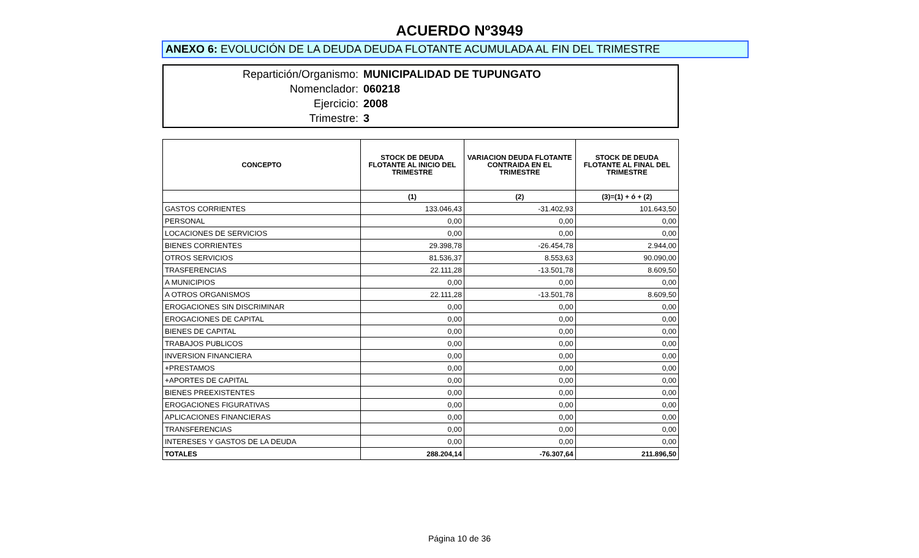ACUERDO Nº3949
ANEXO 6: EVOLUCIÓN DE LA DEUDA DEUDA FLOTANTE ACUMULADA AL FIN DEL TRIMESTRE
Repartición/Organismo: MUNICIPALIDAD DE TUPUNGATO
Nomenclador: 060218
Ejercicio: 2008
Trimestre: 3
| CONCEPTO | STOCK DE DEUDA FLOTANTE AL INICIO DEL TRIMESTRE | VARIACION DEUDA FLOTANTE CONTRAIDA EN EL TRIMESTRE | STOCK DE DEUDA FLOTANTE AL FINAL DEL TRIMESTRE |
| --- | --- | --- | --- |
| | (1) | (2) | (3)=(1) + ó + (2) |
| GASTOS CORRIENTES | 133.046,43 | -31.402,93 | 101.643,50 |
| PERSONAL | 0,00 | 0,00 | 0,00 |
| LOCACIONES DE SERVICIOS | 0,00 | 0,00 | 0,00 |
| BIENES CORRIENTES | 29.398,78 | -26.454,78 | 2.944,00 |
| OTROS SERVICIOS | 81.536,37 | 8.553,63 | 90.090,00 |
| TRASFERENCIAS | 22.111,28 | -13.501,78 | 8.609,50 |
| A MUNICIPIOS | 0,00 | 0,00 | 0,00 |
| A OTROS ORGANISMOS | 22.111,28 | -13.501,78 | 8.609,50 |
| EROGACIONES SIN DISCRIMINAR | 0,00 | 0,00 | 0,00 |
| EROGACIONES DE CAPITAL | 0,00 | 0,00 | 0,00 |
| BIENES DE CAPITAL | 0,00 | 0,00 | 0,00 |
| TRABAJOS PUBLICOS | 0,00 | 0,00 | 0,00 |
| INVERSION FINANCIERA | 0,00 | 0,00 | 0,00 |
| +PRESTAMOS | 0,00 | 0,00 | 0,00 |
| +APORTES DE CAPITAL | 0,00 | 0,00 | 0,00 |
| BIENES PREEXISTENTES | 0,00 | 0,00 | 0,00 |
| EROGACIONES FIGURATIVAS | 0,00 | 0,00 | 0,00 |
| APLICACIONES FINANCIERAS | 0,00 | 0,00 | 0,00 |
| TRANSFERENCIAS | 0,00 | 0,00 | 0,00 |
| INTERESES Y GASTOS DE LA DEUDA | 0,00 | 0,00 | 0,00 |
| TOTALES | 288.204,14 | -76.307,64 | 211.896,50 |
Página 10 de 36